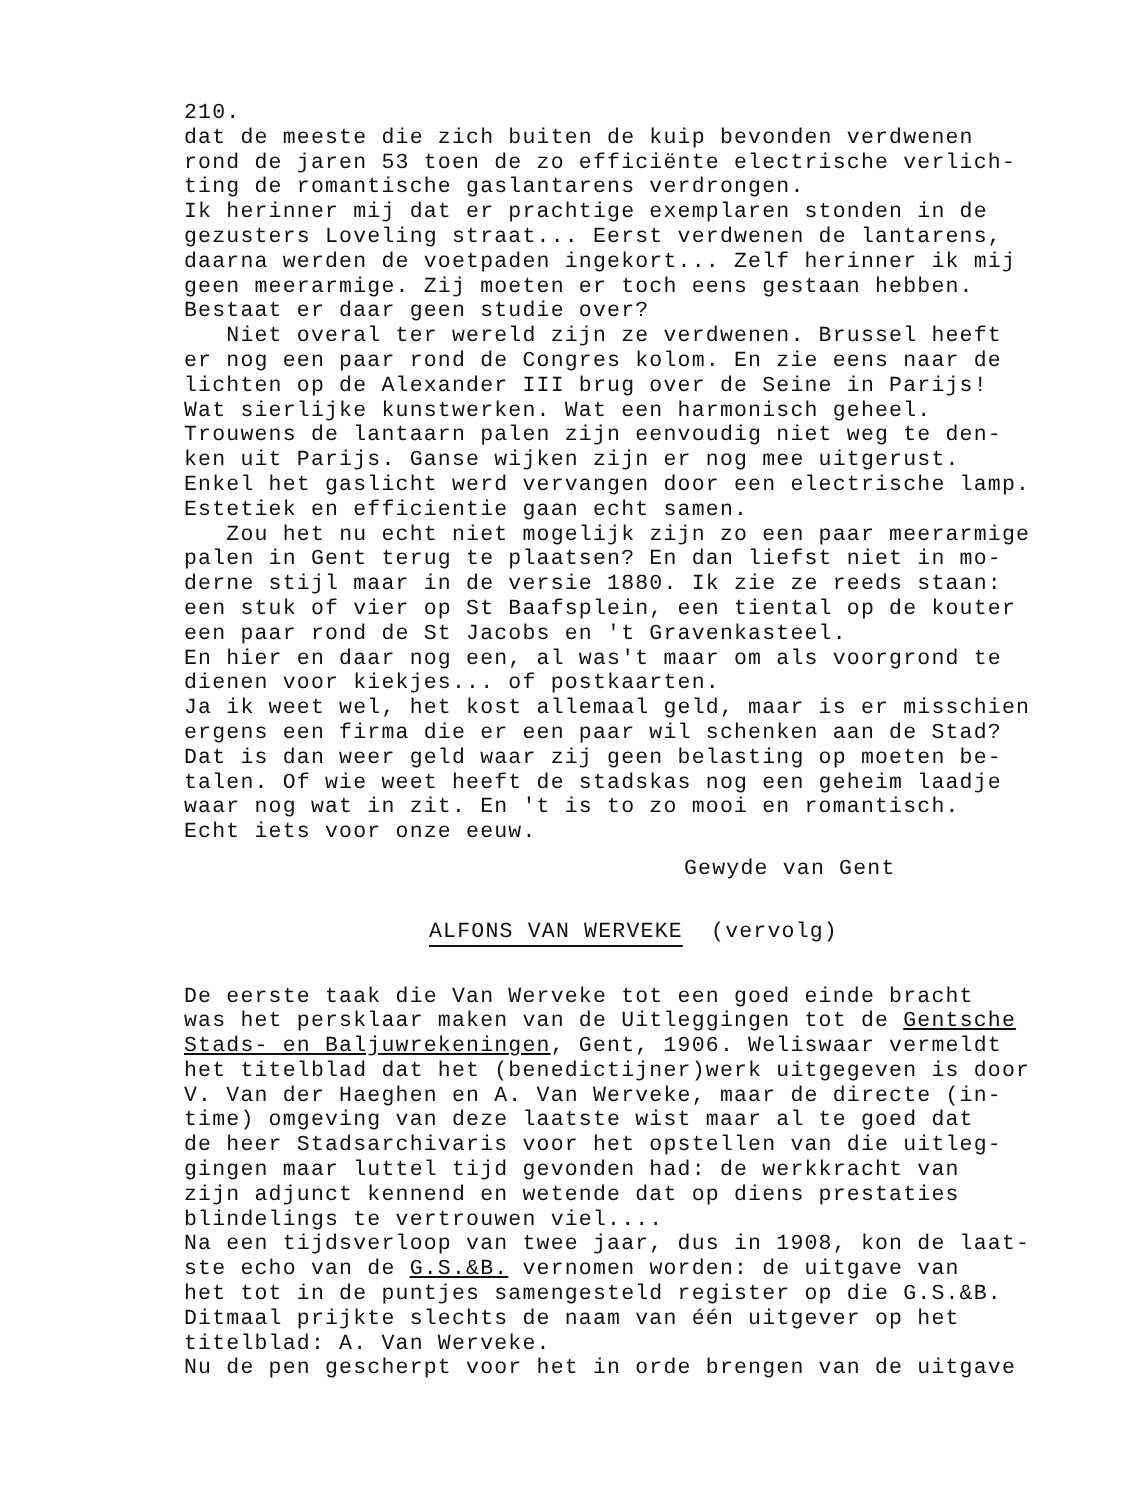210.
dat de meeste die zich buiten de kuip bevonden verdwenen rond de jaren 53 toen de zo efficiënte electrische verlich- ting de romantische gaslantarens verdrongen. Ik herinner mij dat er prachtige exemplaren stonden in de gezusters Loveling straat... Eerst verdwenen de lantarens, daarna werden de voetpaden ingekort... Zelf herinner ik mij geen meerarmige. Zij moeten er toch eens gestaan hebben. Bestaat er daar geen studie over? Niet overal ter wereld zijn ze verdwenen. Brussel heeft er nog een paar rond de Congres kolom. En zie eens naar de lichten op de Alexander III brug over de Seine in Parijs! Wat sierlijke kunstwerken. Wat een harmonisch geheel. Trouwens de lantaarn palen zijn eenvoudig niet weg te den- ken uit Parijs. Ganse wijken zijn er nog mee uitgerust. Enkel het gaslicht werd vervangen door een electrische lamp. Estetiek en efficientie gaan echt samen. Zou het nu echt niet mogelijk zijn zo een paar meerarmige palen in Gent terug te plaatsen? En dan liefst niet in mo- derne stijl maar in de versie 1880. Ik zie ze reeds staan: een stuk of vier op St Baafsplein, een tiental op de kouter een paar rond de St Jacobs en 't Gravenkasteel. En hier en daar nog een, al was't maar om als voorgrond te dienen voor kiekjes... of postkaarten. Ja ik weet wel, het kost allemaal geld, maar is er misschien ergens een firma die er een paar wil schenken aan de Stad? Dat is dan weer geld waar zij geen belasting op moeten be- talen. Of wie weet heeft de stadskas nog een geheim laadje waar nog wat in zit. En 't is to zo mooi en romantisch. Echt iets voor onze eeuw.
Gewyde van Gent
ALFONS VAN WERVEKE (vervolg)
De eerste taak die Van Werveke tot een goed einde bracht was het persklaar maken van de Uitleggingen tot de Gentsche Stads- en Baljuwrekeningen, Gent, 1906. Weliswaar vermeldt het titelblad dat het (benedictijner)werk uitgegeven is door V. Van der Haeghen en A. Van Werveke, maar de directe (in- time) omgeving van deze laatste wist maar al te goed dat de heer Stadsarchivaris voor het opstellen van die uitleg- gingen maar luttel tijd gevonden had: de werkkracht van zijn adjunct kennend en wetende dat op diens prestaties blindelings te vertrouwen viel.... Na een tijdsverloop van twee jaar, dus in 1908, kon de laat- ste echo van de G.S.&B. vernomen worden: de uitgave van het tot in de puntjes samengesteld register op die G.S.&B. Ditmaal prijkte slechts de naam van één uitgever op het titelblad: A. Van Werveke. Nu de pen gescherpt voor het in orde brengen van de uitgave